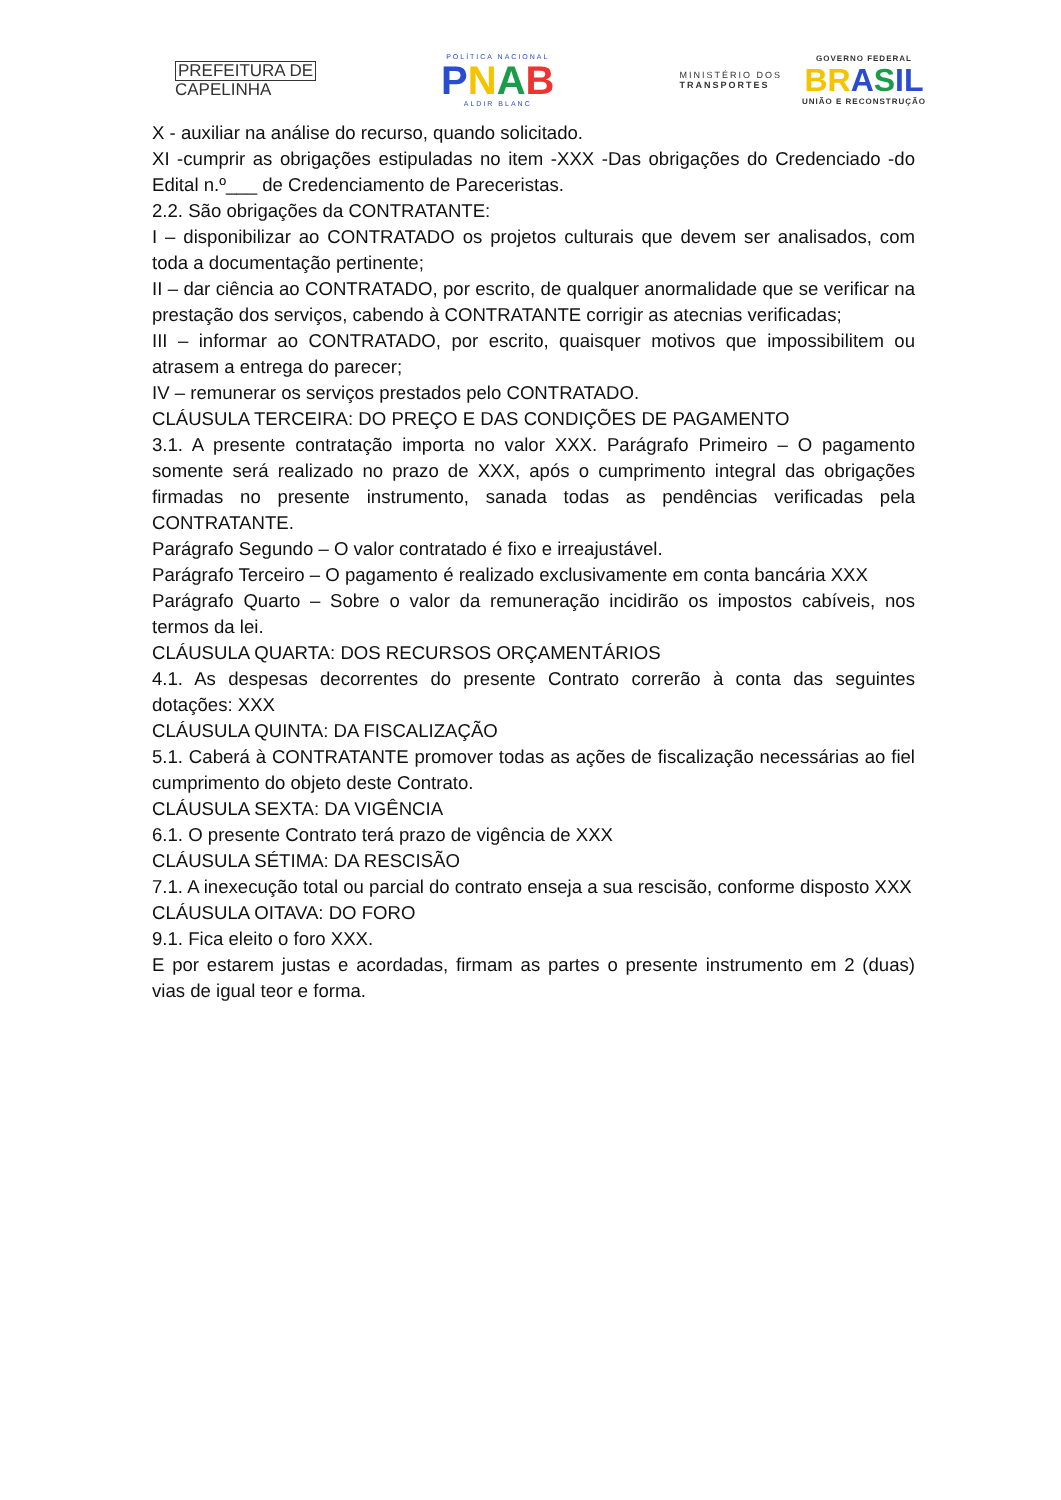PREFEITURA DE
CAPELINHA
POLÍTICA NACIONAL
PNAB
ALDIR BLANC
MINISTÉRIO DOS
TRANSPORTES
GOVERNO FEDERAL
BR ASIL
UNIÃO E RECONSTRUÇÃO
X - auxiliar na análise do recurso, quando solicitado.
XI -cumprir as obrigações estipuladas no item -XXX -Das obrigações do Credenciado -do Edital n.º___ de Credenciamento de Pareceristas.
2.2. São obrigações da CONTRATANTE:
I – disponibilizar ao CONTRATADO os projetos culturais que devem ser analisados, com toda a documentação pertinente;
II – dar ciência ao CONTRATADO, por escrito, de qualquer anormalidade que se verificar na prestação dos serviços, cabendo à CONTRATANTE corrigir as atecnias verificadas;
III – informar ao CONTRATADO, por escrito, quaisquer motivos que impossibilitem ou atrasem a entrega do parecer;
IV – remunerar os serviços prestados pelo CONTRATADO.
CLÁUSULA TERCEIRA: DO PREÇO E DAS CONDIÇÕES DE PAGAMENTO
3.1. A presente contratação importa no valor XXX. Parágrafo Primeiro – O pagamento somente será realizado no prazo de XXX, após o cumprimento integral das obrigações firmadas no presente instrumento, sanada todas as pendências verificadas pela CONTRATANTE.
Parágrafo Segundo – O valor contratado é fixo e irreajustável.
Parágrafo Terceiro – O pagamento é realizado exclusivamente em conta bancária XXX
Parágrafo Quarto – Sobre o valor da remuneração incidirão os impostos cabíveis, nos termos da lei.
CLÁUSULA QUARTA: DOS RECURSOS ORÇAMENTÁRIOS
4.1. As despesas decorrentes do presente Contrato correrão à conta das seguintes dotações: XXX
CLÁUSULA QUINTA: DA FISCALIZAÇÃO
5.1. Caberá à CONTRATANTE promover todas as ações de fiscalização necessárias ao fiel cumprimento do objeto deste Contrato.
CLÁUSULA SEXTA: DA VIGÊNCIA
6.1. O presente Contrato terá prazo de vigência de XXX
CLÁUSULA SÉTIMA: DA RESCISÃO
7.1. A inexecução total ou parcial do contrato enseja a sua rescisão, conforme disposto XXX
CLÁUSULA OITAVA: DO FORO
9.1. Fica eleito o foro XXX.
E por estarem justas e acordadas, firmam as partes o presente instrumento em 2 (duas) vias de igual teor e forma.